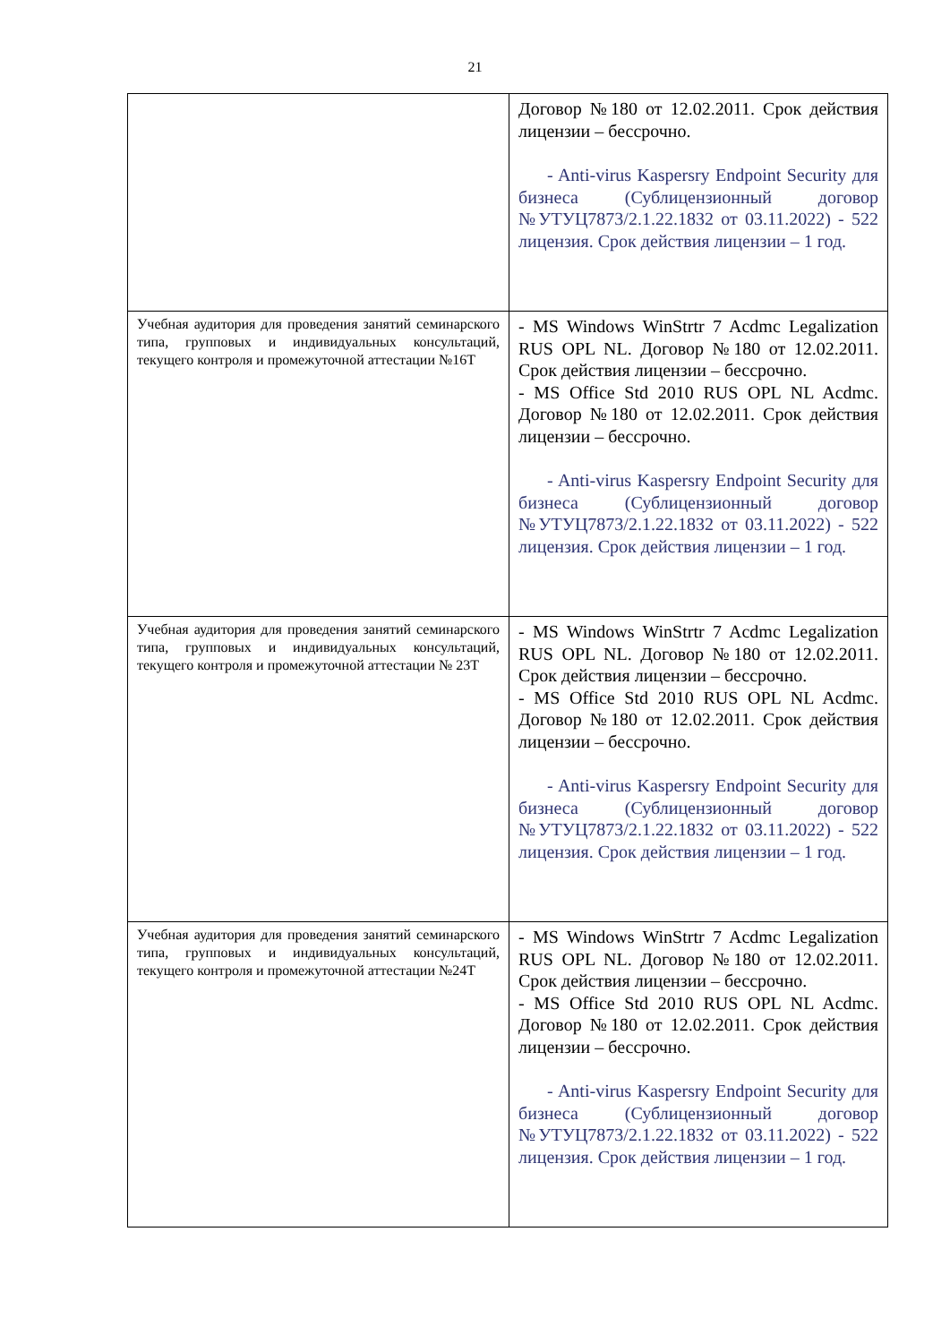21
| | Договор №180 от 12.02.2011. Срок действия лицензии – бессрочно. - Anti-virus Kaspersry Endpoint Security для бизнеса (Сублицензионный договор №УТУЦ7873/2.1.22.1832 от 03.11.2022) - 522 лицензия. Срок действия лицензии – 1 год. |
| Учебная аудитория для проведения занятий семинарского типа, групповых и индивидуальных консультаций, текущего контроля и промежуточной аттестации №16Т | - MS Windows WinStrtr 7 Acdmc Legalization RUS OPL NL. Договор №180 от 12.02.2011. Срок действия лицензии – бессрочно. - MS Office Std 2010 RUS OPL NL Acdmc. Договор №180 от 12.02.2011. Срок действия лицензии – бессрочно. - Anti-virus Kaspersry Endpoint Security для бизнеса (Сублицензионный договор №УТУЦ7873/2.1.22.1832 от 03.11.2022) - 522 лицензия. Срок действия лицензии – 1 год. |
| Учебная аудитория для проведения занятий семинарского типа, групповых и индивидуальных консультаций, текущего контроля и промежуточной аттестации № 23Т | - MS Windows WinStrtr 7 Acdmc Legalization RUS OPL NL. Договор №180 от 12.02.2011. Срок действия лицензии – бессрочно. - MS Office Std 2010 RUS OPL NL Acdmc. Договор №180 от 12.02.2011. Срок действия лицензии – бессрочно. - Anti-virus Kaspersry Endpoint Security для бизнеса (Сублицензионный договор №УТУЦ7873/2.1.22.1832 от 03.11.2022) - 522 лицензия. Срок действия лицензии – 1 год. |
| Учебная аудитория для проведения занятий семинарского типа, групповых и индивидуальных консультаций, текущего контроля и промежуточной аттестации №24Т | - MS Windows WinStrtr 7 Acdmc Legalization RUS OPL NL. Договор №180 от 12.02.2011. Срок действия лицензии – бессрочно. - MS Office Std 2010 RUS OPL NL Acdmc. Договор №180 от 12.02.2011. Срок действия лицензии – бессрочно. - Anti-virus Kaspersry Endpoint Security для бизнеса (Сублицензионный договор №УТУЦ7873/2.1.22.1832 от 03.11.2022) - 522 лицензия. Срок действия лицензии – 1 год. |